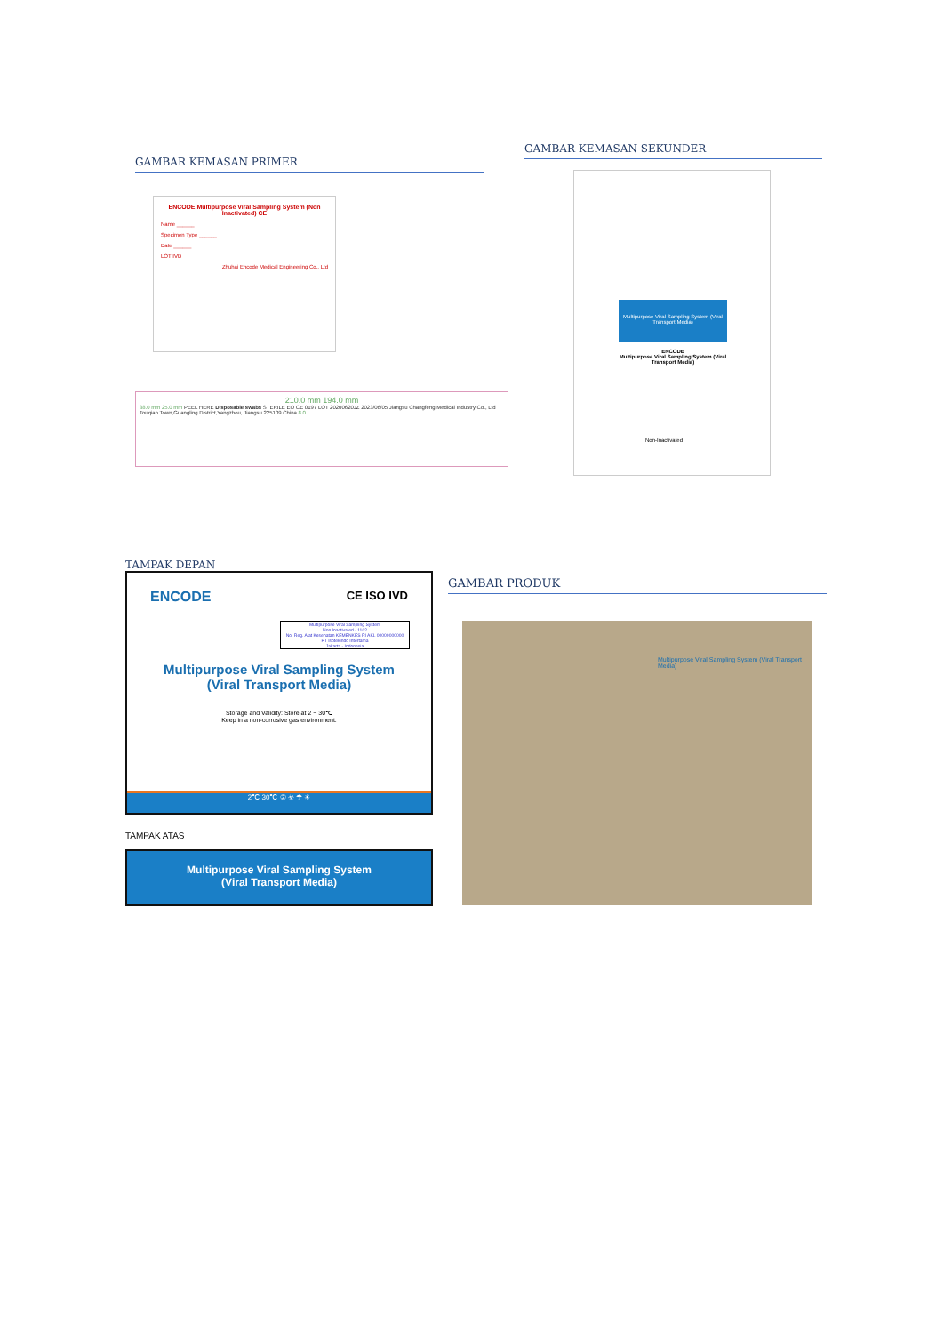GAMBAR KEMASAN PRIMER
ENCODE Multipurpose Viral Sampling System (Non Inactivated) CE
Name ______
Specimen Type ______
Date ______
LOT IVD
Zhuhai Encode Medical Engineering Co., Ltd
210.0 mm 194.0 mm
38.0 mm 25.0 mm PEEL HERE Disposable swabs STERILE EO CE 0197 LOT 20200620JZ 2023/06/05 Jiangsu Changfeng Medical Industry Co., Ltd Touqiao Town,Guangling District,Yangzhou, Jiangsu 225109 China 8.0
GAMBAR KEMASAN SEKUNDER
Multipurpose Viral Sampling System (Viral Transport Media)
ENCODE
Multipurpose Viral Sampling System (Viral Transport Media)
Non-Inactivated
TAMPAK DEPAN
ENCODE CE ISO IVD
Multipurpose Viral Sampling System
Non Inactivated - 1102
No. Reg. Alat Kesehatan KEMENKES RI AKL 00000000000
PT Isotekindo Intertama
Jakarta - Indonesia
Multipurpose Viral Sampling System
(Viral Transport Media)
Storage and Validity: Store at 2 ~ 30℃
Keep in a non-corrosive gas environment.
2℃ 30℃ ② ☣ ☂ ☀
TAMPAK ATAS
Multipurpose Viral Sampling System
(Viral Transport Media)
GAMBAR PRODUK
Multipurpose Viral Sampling System (Viral Transport Media)